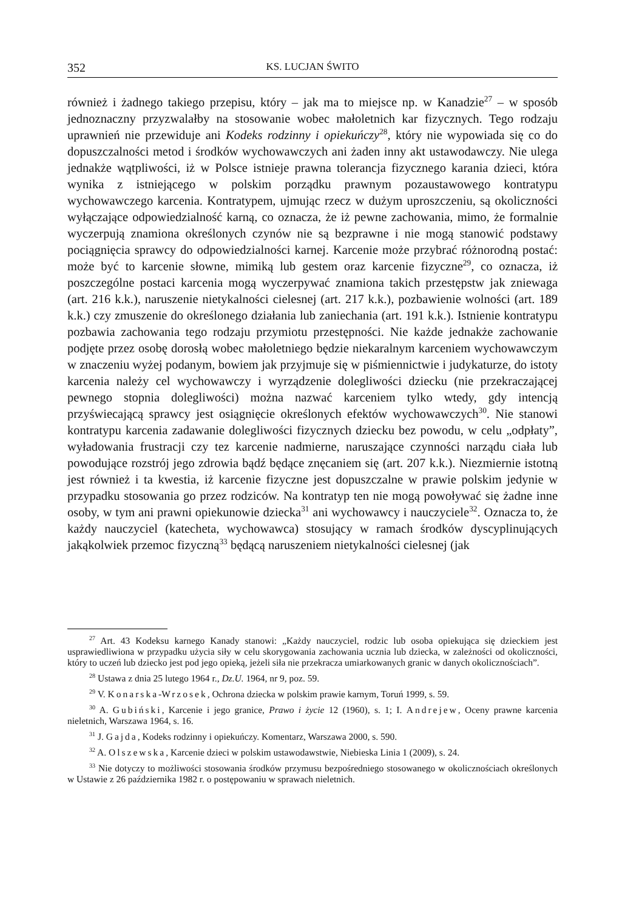352 KS. LUCJAN ŚWITO
również i żadnego takiego przepisu, który – jak ma to miejsce np. w Kanadzie<sup>27</sup> – w sposób jednoznaczny przyzwalałby na stosowanie wobec małoletnich kar fizycznych. Tego rodzaju uprawnień nie przewiduje ani Kodeks rodzinny i opiekuńczy<sup>28</sup>, który nie wypowiada się co do dopuszczalności metod i środków wychowawczych ani żaden inny akt ustawodawczy. Nie ulega jednakże wątpliwości, iż w Polsce istnieje prawna tolerancja fizycznego karania dzieci, która wynika z istniejącego w polskim porządku prawnym pozaustawowego kontratypu wychowawczego karcenia. Kontratypem, ujmując rzecz w dużym uproszczeniu, są okoliczności wyłączające odpowiedzialność karną, co oznacza, że iż pewne zachowania, mimo, że formalnie wyczerpują znamiona określonych czynów nie są bezprawne i nie mogą stanowić podstawy pociągnięcia sprawcy do odpowiedzialności karnej. Karcenie może przybrać różnorodną postać: może być to karcenie słowne, mimiką lub gestem oraz karcenie fizyczne<sup>29</sup>, co oznacza, iż poszczególne postaci karcenia mogą wyczerpywać znamiona takich przestępstw jak zniewaga (art. 216 k.k.), naruszenie nietykalności cielesnej (art. 217 k.k.), pozbawienie wolności (art. 189 k.k.) czy zmuszenie do określonego działania lub zaniechania (art. 191 k.k.). Istnienie kontratypu pozbawia zachowania tego rodzaju przymiotu przestępności. Nie każde jednakże zachowanie podjęte przez osobę dorosłą wobec małoletniego będzie niekaralnym karceniem wychowawczym w znaczeniu wyżej podanym, bowiem jak przyjmuje się w piśmiennictwie i judykaturze, do istoty karcenia należy cel wychowawczy i wyrządzenie dolegliwości dziecku (nie przekraczającej pewnego stopnia dolegliwości) można nazwać karceniem tylko wtedy, gdy intencją przyświecającą sprawcy jest osiągnięcie określonych efektów wychowawczych<sup>30</sup>. Nie stanowi kontratypu karcenia zadawanie dolegliwości fizycznych dziecku bez powodu, w celu „odpłaty”, wyładowania frustracji czy tez karcenie nadmierne, naruszające czynności narządu ciała lub powodujące rozstrój jego zdrowia bądź będące znęcaniem się (art. 207 k.k.). Niezmiernie istotną jest również i ta kwestia, iż karcenie fizyczne jest dopuszczalne w prawie polskim jedynie w przypadku stosowania go przez rodziców. Na kontratyp ten nie mogą powoływać się żadne inne osoby, w tym ani prawni opiekunowie dziecka<sup>31</sup> ani wychowawcy i nauczyciele<sup>32</sup>. Oznacza to, że każdy nauczyciel (katecheta, wychowawca) stosujący w ramach środków dyscyplinujących jakąkolwiek przemoc fizyczną<sup>33</sup> będącą naruszeniem nietykalności cielesnej (jak
<sup>27</sup> Art. 43 Kodeksu karnego Kanady stanowi: „Każdy nauczyciel, rodzic lub osoba opiekująca się dzieckiem jest usprawiedliwiona w przypadku użycia siły w celu skorygowania zachowania ucznia lub dziecka, w zależności od okoliczności, który to uczeń lub dziecko jest pod jego opieką, jeżeli siła nie przekracza umiarkowanych granic w danych okolicznościach”.
<sup>28</sup> Ustawa z dnia 25 lutego 1964 r., Dz.U. 1964, nr 9, poz. 59.
<sup>29</sup> V. Konarska-Wrzosek, Ochrona dziecka w polskim prawie karnym, Toruń 1999, s. 59.
<sup>30</sup> A. Gubiński, Karcenie i jego granice, Prawo i życie 12 (1960), s. 1; I. Andrejew, Oceny prawne karcenia nieletnich, Warszawa 1964, s. 16.
<sup>31</sup> J. Gajda, Kodeks rodzinny i opiekuńczy. Komentarz, Warszawa 2000, s. 590.
<sup>32</sup> A. Olszewska, Karcenie dzieci w polskim ustawodawstwie, Niebieska Linia 1 (2009), s. 24.
<sup>33</sup> Nie dotyczy to możliwości stosowania środków przymusu bezpośredniego stosowanego w okolicznościach określonych w Ustawie z 26 października 1982 r. o postępowaniu w sprawach nieletnich.